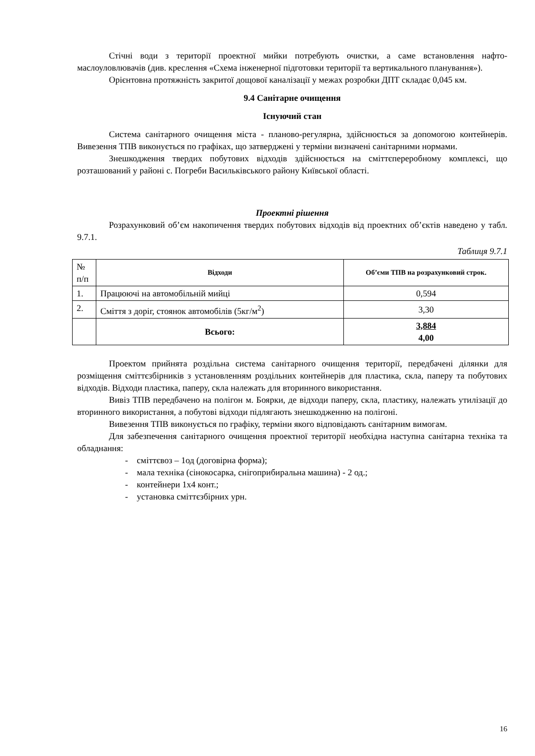Стічні води з території проектної мийки потребують очистки, а саме встановлення нафто-маслоуловлювачів (див. креслення «Схема інженерної підготовки території та вертикального планування»).
Орієнтовна протяжність закритої дощової каналізації у межах розробки ДПТ складає 0,045 км.
9.4 Санітарне очищення
Існуючий стан
Система санітарного очищення міста - планово-регулярна, здійснюється за допомогою контейнерів. Вивезення ТПВ виконується по графіках, що затверджені у терміни визначені санітарними нормами.
Знешкодження твердих побутових відходів здійснюється на сміттєпереробному комплексі, що розташований у районі с. Погреби Васильківського району Київської області.
Проектні рішення
Розрахунковий об’єм накопичення твердих побутових відходів від проектних об’єктів наведено у табл. 9.7.1.
Таблиця 9.7.1
| № п/п | Відходи | Об’єми ТПВ на розрахунковий строк. |
| 1. | Працюючі на автомобільній мийці | 0,594 |
| 2. | Сміття з доріг, стоянок автомобілів (5кг/м<sup>2</sup>) | 3,30 |
| | Всього: | 3,884 4,00 |
Проектом прийнята роздільна система санітарного очищення території, передбачені ділянки для розміщення сміттєзбірників з установленням роздільних контейнерів для пластика, скла, паперу та побутових відходів. Відходи пластика, паперу, скла належать для вторинного використання.
Вивіз ТПВ передбачено на полігон м. Боярки, де відходи паперу, скла, пластику, належать утилізації до вторинного використання, а побутові відходи підлягають знешкодженню на полігоні.
Вивезення ТПВ виконується по графіку, терміни якого відповідають санітарним вимогам.
Для забезпечення санітарного очищення проектної території необхідна наступна санітарна техніка та обладнання:
- сміттєвоз – 1од (договірна форма);
- мала техніка (сінокосарка, снігоприбиральна машина) - 2 од.;
- контейнери 1х4 конт.;
- установка сміттєзбірних урн.
16